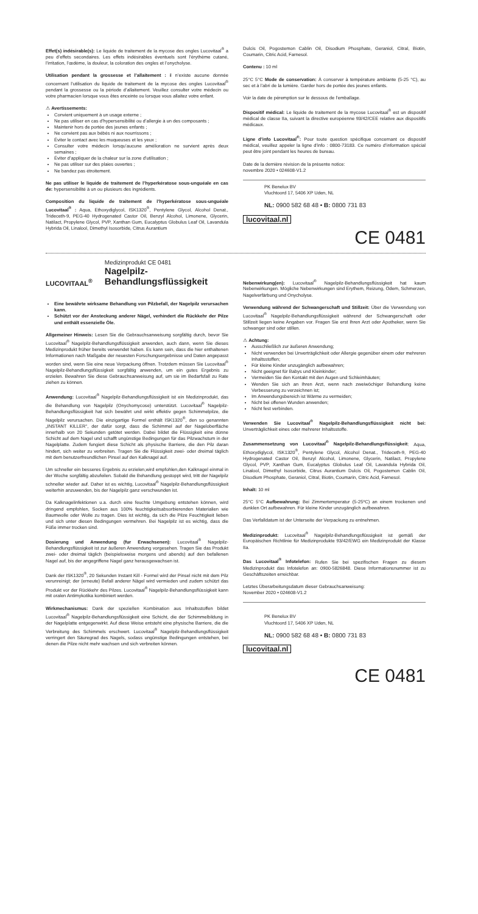Effet(s) indésirable(s): Le liquide de traitement de la mycose des ongles Lucovitaal<sup>®</sup> a peu d’effets secondaires. Les effets indésirables éventuels sont l’érythème cutané, l’irritation, l’œdème, la douleur, la coloration des ongles et l’onycholyse.
Utilisation pendant la grossesse et l’allaitement : il n’existe aucune donnée concernant l’utilisation du liquide de traitement de la mycose des ongles Lucovitaal<sup>®</sup> pendant la grossesse ou la période d’allaitement. Veuillez consulter votre médecin ou votre pharmacien lorsque vous êtes enceinte ou lorsque vous allaitez votre enfant.
⚠ Avertissements:
Convient uniquement à un usage externe ;
Ne pas utiliser en cas d’hypersensibilité ou d’allergie à un des composants ;
Maintenir hors de portée des jeunes enfants ;
Ne convient pas aux bébés ni aux nourrissons ;
Éviter le contact avec les muqueuses et les yeux ;
Consulter votre médecin lorsqu’aucune amélioration ne survient après deux semaines ;
Éviter d’appliquer de la chaleur sur la zone d’utilisation ;
Ne pas utiliser sur des plaies ouvertes ;
Ne bandez pas étroitement.
Ne pas utiliser le liquide de traitement de l’hyperkératose sous-unguéale en cas de: hypersensibilité à un ou plusieurs des ingrédients.
Composition du liquide de traitement de l’hyperkératose sous-unguéale Lucovitaal<sup>®</sup> : Aqua, Ethoxydiglycol, ISK1320<sup>®</sup>, Pentylene Glycol, Alcohol Denat., Trideceth-9, PEG-40 Hydrogenated Castor Oil, Benzyl Alcohol, Limonene, Glycerin, Natilact, Propylene Glycol, PVP, Xanthan Gum, Eucalyptus Globulus Leaf Oil, Lavandula Hybrida Oil, Linalool, Dimethyl Isosorbide, Citrus Aurantium
Dulcis Oil, Pogostemon Cablin Oil, Disodium Phosphate, Geraniol, Citral, Biotin, Coumarin, Citric Acid, Farnesol.
Contenu : 10 ml
25°C 5°C Mode de conservation: À conserver à température ambiante (5-25 °C), au sec et à l’abri de la lumière. Garder hors de portée des jeunes enfants.
Voir la date de péremption sur le dessous de l’emballage.
Dispositif médical: Le liquide de traitement de la mycose Lucovitaal<sup>®</sup> est un dispositif médical de classe IIa, suivant la directive européenne 93/42/CEE relative aux dispositifs médicaux.
Ligne d’info Lucovitaal<sup>®</sup>: Pour toute question spécifique concernant ce dispositif médical, veuillez appeler la ligne d’info : 0800-73183. Ce numéro d’information spécial peut être joint pendant les heures de bureau.
Date de la dernière révision de la présente notice:
novembre 2020 • 024608-V1.2
PK Benelux BV
Vluchtoord 17, 5406 XP Uden, NL
NL: 0900 582 68 48 • B: 0800 731 83
lucovitaal.nl
CE 0481
LUCOVITAAL<sup>®</sup>
Medizinprodukt CE 0481
Nagelpilz-
Behandlungsflüssigkeit
Eine bewährte wirksame Behandlung von Pilzbefall, der Nagelpilz verursachen kann.
Schützt vor der Ansteckung anderer Nägel, verhindert die Rückkehr der Pilze und enthält essenzielle Öle.
Allgemeiner Hinweis: Lesen Sie die Gebrauchsanweisung sorgfältig durch, bevor Sie Lucovitaal<sup>®</sup> Nagelpilz-Behandlungsflüssigkeit anwenden, auch dann, wenn Sie dieses Medizinprodukt früher bereits verwendet haben. Es kann sein, dass die hier enthaltenen Informationen nach Maßgabe der neuesten Forschungsergebnisse und Daten angepasst worden sind, wenn Sie eine neue Verpackung öffnen. Trotzdem müssen Sie Lucovitaal<sup>®</sup> Nagelpilz-Behandlungsflüssigkeit sorgfältig anwenden, um ein gutes Ergebnis zu erzielen. Bewahren Sie diese Gebrauchsanweisung auf, um sie im Bedarfsfall zu Rate ziehen zu können.
Anwendung: Lucovitaal<sup>®</sup> Nagelpilz-Behandlungsflüssigkeit ist ein Medizinprodukt, das die Behandlung von Nagelpilz (Onychomycose) unterstützt. Lucovitaal<sup>®</sup> Nagelpilz-Behandlungsflüssigkeit hat sich bewährt und wirkt effektiv gegen Schimmelpilze, die Nagelpilz verursachen. Die einzigartige Formel enthält ISK1320<sup>®</sup>, den so genannten „INSTANT KILLER“, der dafür sorgt, dass die Schimmel auf der Nageloberfläche innerhalb von 20 Sekunden getötet werden. Dabei bildet die Flüssigkeit eine dünne Schicht auf dem Nagel und schafft ungünstige Bedingungen für das Pilzwachstum in der Nagelplatte. Zudem fungiert diese Schicht als physische Barriere, die den Pilz daran hindert, sich weiter zu verbreiten. Tragen Sie die Flüssigkeit zwei- oder dreimal täglich mit dem benutzerfreundlichen Pinsel auf den Kalknagel auf.
Um schneller ein besseres Ergebnis zu erzielen,wird empfohlen,den Kalknagel einmal in der Woche sorgfältig abzufeilen. Sobald die Behandlung gestoppt wird, tritt der Nagelpilz schneller wieder auf. Daher ist es wichtig, Lucovitaal<sup>®</sup> Nagelpilz-Behandlungsflüssigkeit weiterhin anzuwenden, bis der Nagelpilz ganz verschwunden ist.
Da Kalknagelinfektionen u.a. durch eine feuchte Umgebung entstehen können, wird dringend empfohlen, Socken aus 100% feuchtigkeitsabsorbierenden Materialien wie Baumwolle oder Wolle zu tragen. Dies ist wichtig, da sich die Pilze Feuchtigkeit lieben und sich unter diesen Bedingungen vermehren. Bei Nagelpilz ist es wichtig, dass die Füße immer trocken sind.
Dosierung und Anwendung (fur Erwachsenen): Lucovitaal<sup>®</sup> Nagelpilz-Behandlungsflüssigkeit ist zur äußeren Anwendung vorgesehen. Tragen Sie das Produkt zwei- oder dreimal täglich (beispielsweise morgens und abends) auf den befallenen Nagel auf, bis der angegriffene Nagel ganz herausgewachsen ist.
Dank der ISK1320<sup>®</sup>, 20 Sekunden Instant Kill - Formel wird der Pinsel nicht mit dem Pilz verunreinigt; der (erneute) Befall anderer Nägel wird vermieden und zudem schützt das Produkt vor der Rückkehr des Pilzes. Lucovitaal<sup>®</sup> Nagelpilz-Behandlungsflüssigkeit kann mit oralen Antimykotika kombiniert werden.
Wirkmechanismus: Dank der speziellen Kombination aus Inhaltsstoffen bildet Lucovitaal<sup>®</sup> Nagelpilz-Behandlungsflüssigkeit eine Schicht, die der Schimmelbildung in der Nagelplatte entgegenwirkt. Auf diese Weise entsteht eine physische Barriere, die die Verbreitung des Schimmels erschwert. Lucovitaal<sup>®</sup> Nagelpilz-Behandlungsflüssigkeit verringert den Säuregrad des Nagels, sodass ungünstige Bedingungen entstehen, bei denen die Pilze nicht mehr wachsen und sich verbreiten können.
Nebenwirkung(en): Lucovitaal<sup>®</sup> Nagelpilz-Behandlungsflüssigkeit hat kaum Nebenwirkungen. Mögliche Nebenwirkungen sind Erythem, Reizung, Ödem, Schmerzen, Nagelverfärbung und Onycholyse.
Verwendung während der Schwangerschaft und Stillzeit: Über die Verwendung von Lucovitaal<sup>®</sup> Nagelpilz-Behandlungsflüssigkeit während der Schwangerschaft oder Stillzeit liegen keine Angaben vor. Fragen Sie erst Ihren Arzt oder Apotheker, wenn Sie schwanger sind oder stillen.
⚠ Achtung:
Ausschließlich zur äußeren Anwendung;
Nicht verwenden bei Unverträglichkeit oder Allergie gegenüber einem oder mehreren Inhaltsstoffen;
Für kleine Kinder unzugänglich aufbewahren;
Nicht geeignet für Babys und Kleinkinder;
Vermeiden Sie den Kontakt mit den Augen und Schleimhäuten;
Wenden Sie sich an Ihren Arzt, wenn nach zweiwöchiger Behandlung keine Verbesserung zu verzeichnen ist;
Im Anwendungsbereich ist Wärme zu vermeiden;
Nicht bei offenen Wunden anwenden;
Nicht fest verbinden.
Verwenden Sie Lucovitaal<sup>®</sup> Nagelpilz-Behandlungsflüssigkeit nicht bei: Unverträglichkeit eines oder mehrerer Inhaltsstoffe.
Zusammensetzung von Lucovitaal<sup>®</sup> Nagelpilz-Behandlungsflüssigkeit: Aqua, Ethoxydiglycol, ISK1320<sup>®</sup>, Pentylene Glycol, Alcohol Denat., Trideceth-9, PEG-40 Hydrogenated Castor Oil, Benzyl Alcohol, Limonene, Glycerin, Natilact, Propylene Glycol, PVP, Xanthan Gum, Eucalyptus Globulus Leaf Oil, Lavandula Hybrida Oil, Linalool, Dimethyl Isosorbide, Citrus Aurantium Dulcis Oil, Pogostemon Cablin Oil, Disodium Phosphate, Geraniol, Citral, Biotin, Coumarin, Citric Acid, Farnesol.
Inhalt: 10 ml
25°C 5°C Aufbewahrung: Bei Zimmertemperatur (5-25ºC) an einem trockenen und dunklen Ort aufbewahren. Für kleine Kinder unzugänglich aufbewahren.
Das Verfalldatum ist der Unterseite der Verpackung zu entnehmen.
Medizinprodukt: Lucovitaal<sup>®</sup> Nagelpilz-Behandlungsflüssigkeit ist gemäß der Europäischen Richtlinie für Medizinprodukte 93/42/EWG ein Medizinprodukt der Klasse IIa.
Das Lucovitaal<sup>®</sup> Infotelefon: Rufen Sie bei spezifischen Fragen zu diesem Medizinprodukt das Infotelefon an: 0900-5826848. Diese Informationsnummer ist zu Geschäftszeiten erreichbar.
Letztes Überarbeitungsdatum dieser Gebrauchsanweisung:
November 2020 • 024608-V1.2
PK Benelux BV
Vluchtoord 17, 5406 XP Uden, NL
NL: 0900 582 68 48 • B: 0800 731 83
lucovitaal.nl
CE 0481